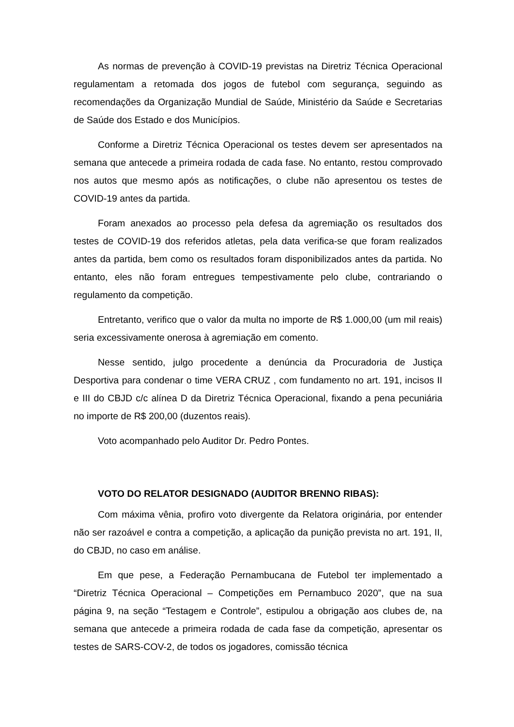As normas de prevenção à COVID-19 previstas na Diretriz Técnica Operacional regulamentam a retomada dos jogos de futebol com segurança, seguindo as recomendações da Organização Mundial de Saúde, Ministério da Saúde e Secretarias de Saúde dos Estado e dos Municípios.
Conforme a Diretriz Técnica Operacional os testes devem ser apresentados na semana que antecede a primeira rodada de cada fase. No entanto, restou comprovado nos autos que mesmo após as notificações, o clube não apresentou os testes de COVID-19 antes da partida.
Foram anexados ao processo pela defesa da agremiação os resultados dos testes de COVID-19 dos referidos atletas, pela data verifica-se que foram realizados antes da partida, bem como os resultados foram disponibilizados antes da partida. No entanto, eles não foram entregues tempestivamente pelo clube, contrariando o regulamento da competição.
Entretanto, verifico que o valor da multa no importe de R$ 1.000,00 (um mil reais) seria excessivamente onerosa à agremiação em comento.
Nesse sentido, julgo procedente a denúncia da Procuradoria de Justiça Desportiva para condenar o time VERA CRUZ , com fundamento no art. 191, incisos II e III do CBJD c/c alínea D da Diretriz Técnica Operacional, fixando a pena pecuniária no importe de R$ 200,00 (duzentos reais).
Voto acompanhado pelo Auditor Dr. Pedro Pontes.
VOTO DO RELATOR DESIGNADO (AUDITOR BRENNO RIBAS):
Com máxima vênia, profiro voto divergente da Relatora originária, por entender não ser razoável e contra a competição, a aplicação da punição prevista no art. 191, II, do CBJD, no caso em análise.
Em que pese, a Federação Pernambucana de Futebol ter implementado a “Diretriz Técnica Operacional – Competições em Pernambuco 2020”, que na sua página 9, na seção “Testagem e Controle”, estipulou a obrigação aos clubes de, na semana que antecede a primeira rodada de cada fase da competição, apresentar os testes de SARS-COV-2, de todos os jogadores, comissão técnica